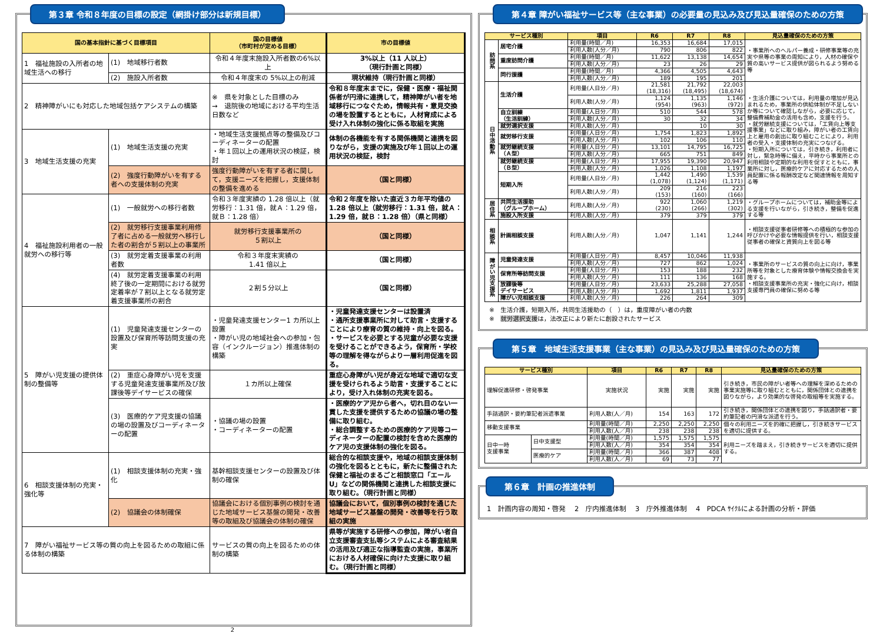第３章 令和８年度の目標の設定（網掛け部分は新規目標）
| 国の基本指針に基づく目標項目 | | 国の目標値 （市町村が定める目標） | 市の目標値 |
| --- | --- | --- | --- |
| 1 福祉施設の入所者の地域生活への移行 | (1) 地域移行者数 | 令和４年度末施設入所者数の6%以上 | 3%以上（11 人以上） （現行計画と同様） |
| | (2) 施設入所者数 | 令和４年度末の 5%以上の削減 | 現状維持（現行計画と同様） |
| 2 精神障がいにも対応した地域包括ケアシステムの構築 | | ※ 県を対象とした目標のみ → 退院後の地域における平均生活日数など | 令和８年度末までに，保健・医療・福祉関係者が円滑に連携して，精神障がい者を地域移行につなぐため，情報共有・意見交換の場を設置するとともに，人材育成による受け入れ体制の強化に係る取組を実施 |
| 3 地域生活支援の充実 | (1) 地域生活支援の充実 | ・地域生活支援拠点等の整備及びコーディネーターの配置 ・年１回以上の運用状況の検証，検討 | 体制の各機能を有する関係機関と連携を図りながら，支援の実施及び年１回以上の運用状況の検証，検討 |
| | (2) 強度行動障がいを有する者への支援体制の充実 | 強度行動障がいを有する者に関して，支援ニーズを把握し，支援体制の整備を進める | （国と同様） |
| 4 福祉施設利用者の一般就労への移行等 | (1) 一般就労への移行者数 | 令和３年度実績の 1.28 倍以上（就労移行：1.31 倍，就Ａ：1.29 倍，就Ｂ：1.28 倍） | 令和２年度を除いた直近３カ年平均値の 1.28 倍以上（就労移行：1.31 倍，就Ａ：1.29 倍，就Ｂ：1.28 倍）（県と同様） |
| | (2) 就労移行支援事業利用修了者に占める一般就労へ移行した者の割合が５割以上の事業所 | 就労移行支援事業所の ５割以上 | （国と同様） |
| | (3) 就労定着支援事業の利用者数 | 令和３年度末実績の 1.41 倍以上 | （国と同様） |
| | (4) 就労定着支援事業の利用終了後の一定期間における就労定着率が７割以上となる就労定着支援事業所の割合 | ２割５分以上 | （国と同様） |
| 5 障がい児支援の提供体制の整備等 | (1) 児童発達支援センターの設置及び保育所等訪問支援の充実 | ・児童発達支援センター1 カ所以上設置 ・障がい児の地域社会への参加・包容（インクルージョン）推進体制の構築 | ・児童発達支援センターは設置済 ・通所支援事業所に対して助言・支援することにより療育の質の維持・向上を図る。 ・サービスを必要とする児童が必要な支援を受けることができるよう，保育所・学校等の理解を得ながらより一層利用促進を図る。 |
| | (2) 重症心身障がい児を支援する児童発達支援事業所及び放課後等デイサービスの確保 | １カ所以上確保 | 重症心身障がい児が身近な地域で適切な支援を受けられるよう助言・支援することにより，受け入れ体制の充実を図る。 |
| | (3) 医療的ケア児支援の協議の場の設置及びコーディネーターの配置 | ・協議の場の設置 ・コーディネーターの配置 | ・医療的ケア児から者へ，切れ目のない一貫した支援を提供するための協議の場の整備に取り組む。 ・総合調整するための医療的ケア児等コーディネーターの配置の検討を含めた医療的ケア児の支援体制の強化を図る。 |
| 6 相談支援体制の充実・強化等 | (1) 相談支援体制の充実・強化 | 基幹相談支援センターの設置及び体制の確保 | 総合的な相談支援や，地域の相談支援体制の強化を図るとともに，新たに整備された保健と福祉のまるごと相談窓口「エールU」などの関係機関と連携した相談支援に取り組む。（現行計画と同様） |
| | (2) 協議会の体制確保 | 協議会における個別事例の検討を通じた地域サービス基盤の開発・改善等の取組及び協議会の体制の確保 | 協議会において，個別事例の検討を通じた地域サービス基盤の開発・改善等を行う取組の実施 |
| 7 障がい福祉サービス等の質の向上を図るための取組に係る体制の構築 | | サービスの質の向上を図るための体制の構築 | 県等が実施する研修への参加，障がい者自立支援審査支払等システムによる審査結果の活用及び適正な指導監査の実施，事業所における人材確保に向けた支援に取り組む。（現行計画と同様） |
第４章 障がい福祉サービス等（主な事業）の必要量の見込み及び見込量確保のための方策
| サービス種別 | | 項目 | R6 | R7 | R8 | 見込量確保のための方策 |
| --- | --- | --- | --- | --- | --- | --- |
| 訪問系 | 居宅介護 | 利用量(時間／月) | 16,353 | 16,684 | 17,015 | ・事業所へのヘルパー養成・研修事業等の充実や県等の事業の周知により，人材の確保や質の高いサービス提供が図られるよう努める等 |
| | | 利用人数(人分／月) | 790 | 806 | 822 | |
| | 重度訪問介護 | 利用量(時間／月) | 11,622 | 13,138 | 14,654 | |
| | | 利用人数(人分／月) | 23 | 26 | 29 | |
| | 同行援護 | 利用量(時間／月) | 4,366 | 4,505 | 4,643 | |
| | | 利用人数(人分／月) | 189 | 195 | 201 | |
| 日中活動系 | 生活介護 | 利用量(人日分／月) | 21,581 (18,316) | 21,792 (18,495) | 22,003 (18,674) | ・生活介護については，利用量の増加が見込まれるため，事業所の供給体制が不足しないか等について確認しながら，必要に応じて，整備費補助金の活用も含め，支援を行う。 ・就労継続支援については，「工賃向上等支援事業」などに取り組み，障がい者の工賃向上と雇用の創出に取り組むことにより，利用者の受入・支援体制の充実につなげる。 ・短期入所については，引き続き，利用者に対し，緊急時等に備え，平時から事業所との利用相談や定期的な利用を促すとともに，事業所に対し，医療的ケアに対応するための人員配置に係る報酬改定など関連情報を周知する等 |
| | | 利用人数(人分／月) | 1,124 (954) | 1,135 (963) | 1,146 (972) | |
| | 自立訓練 （生活訓練） | 利用量(人日分／月) | 510 | 544 | 578 | |
| | | 利用人数(人分／月) | 30 | 32 | 34 | |
| | 就労選択支援 | 利用人数(人分／月) | | 10 | 30 | |
| | 就労移行支援 | 利用量(人日分／月) | 1,754 | 1,823 | 1,892 | |
| | | 利用人数(人分／月) | 102 | 106 | 110 | |
| | 就労継続支援 （Ａ型） | 利用量(人日分／月) | 13,101 | 14,795 | 16,725 | |
| | | 利用人数(人分／月) | 665 | 751 | 849 | |
| | 就労継続支援 （Ｂ型） | 利用量(人日分／月) | 17,955 | 19,390 | 20,947 | |
| | | 利用人数(人分／月) | 1,026 | 1,108 | 1,197 | |
| | 短期入所 | 利用量(人日分／月) | 1,442 (1,078) | 1,490 (1,124) | 1,539 (1,171) | |
| | | 利用人数(人分／月) | 209 (153) | 216 (160) | 223 (166) | |
| 居住系 | 共同生活援助 （グループホーム） | 利用人数(人分／月) | 922 (230) | 1,060 (266) | 1,219 (302) | ・グループホームについては，補助金等による支援を行いながら，引き続き，整備を促進する等 |
| | 施設入所支援 | 利用人数(人分／月) | 379 | 379 | 379 | |
| 相談系 | 計画相談支援 | 利用人数(人分／月) | 1,047 | 1,141 | 1,244 | ・相談支援従事者研修等への積極的な参加の呼びかけや必要な情報提供を行い，相談支援従事者の確保と資質向上を図る等 |
| 障がい児支援系 | 児童発達支援 | 利用量(人日分／月) | 8,457 | 10,046 | 11,938 | ・事業所のサービスの質の向上に向け，事業所等を対象とした療育体験や情報交換会を実施する。 ・相談支援事業所の充実・強化に向け，相談支援専門員の確保に努める等 |
| | | 利用人数(人分／月) | 727 | 862 | 1,024 | |
| | 保育所等訪問支援 | 利用量(人日分／月) | 153 | 188 | 232 | |
| | | 利用人数(人分／月) | 111 | 136 | 168 | |
| | 放課後等 デイサービス | 利用量(人日分／月) | 23,633 | 25,288 | 27,058 | |
| | | 利用人数(人分／月) | 1,692 | 1,811 | 1,937 | |
| | 障がい児相談支援 | 利用人数(人分／月) | 226 | 264 | 309 | |
※　生活介護，短期入所，共同生活援助の（　）は，重度障がい者の内数
※　就労選択支援は，法改正により新たに創設されたサービス
第５章　地域生活支援事業（主な事業）の見込み及び見込量確保のための方策
| サービス種別 | | 項目 | R6 | R7 | R8 | 見込量確保のための方策 |
| --- | --- | --- | --- | --- | --- | --- |
| 理解促進研修・啓発事業 | | 実施状況 | 実施 | 実施 | 実施 | 引き続き，市民の障がい者等への理解を深めるための事業実施等に取り組むとともに，関係団体との連携を図りながら，より効果的な啓発の取組等を実施する。 |
| 手話通訳・要約筆記者派遣事業 | | 利用人数(人／月) | 154 | 163 | 172 | 引き続き，関係団体との連携を図り，手話通訳者・要約筆記者の円滑な派遣を行う。 |
| 移動支援事業 | | 利用量(時間／月) | 2,250 | 2,250 | 2,250 | 個々の利用ニーズを的確に把握し，引き続きサービスを適切に提供する。 |
| | | 利用人数(人／月) | 238 | 238 | 238 | |
| 日中一時 支援事業 | 日中支援型 | 利用量(時間／月) | 1,575 | 1,575 | 1,575 | 利用ニーズを踏まえ，引き続きサービスを適切に提供する。 |
| | | 利用人数(人／月) | 354 | 354 | 354 | |
| | 医療的ケア | 利用量(時間／月) | 366 | 387 | 408 | |
| | | 利用人数(人／月) | 69 | 73 | 77 | |
第６章　計画の推進体制
1　計画内容の周知・啓発　 2　庁内推進体制　 3　庁外推進体制　 4　PDCA ｻｲｸﾙによる計画の分析・評価
2